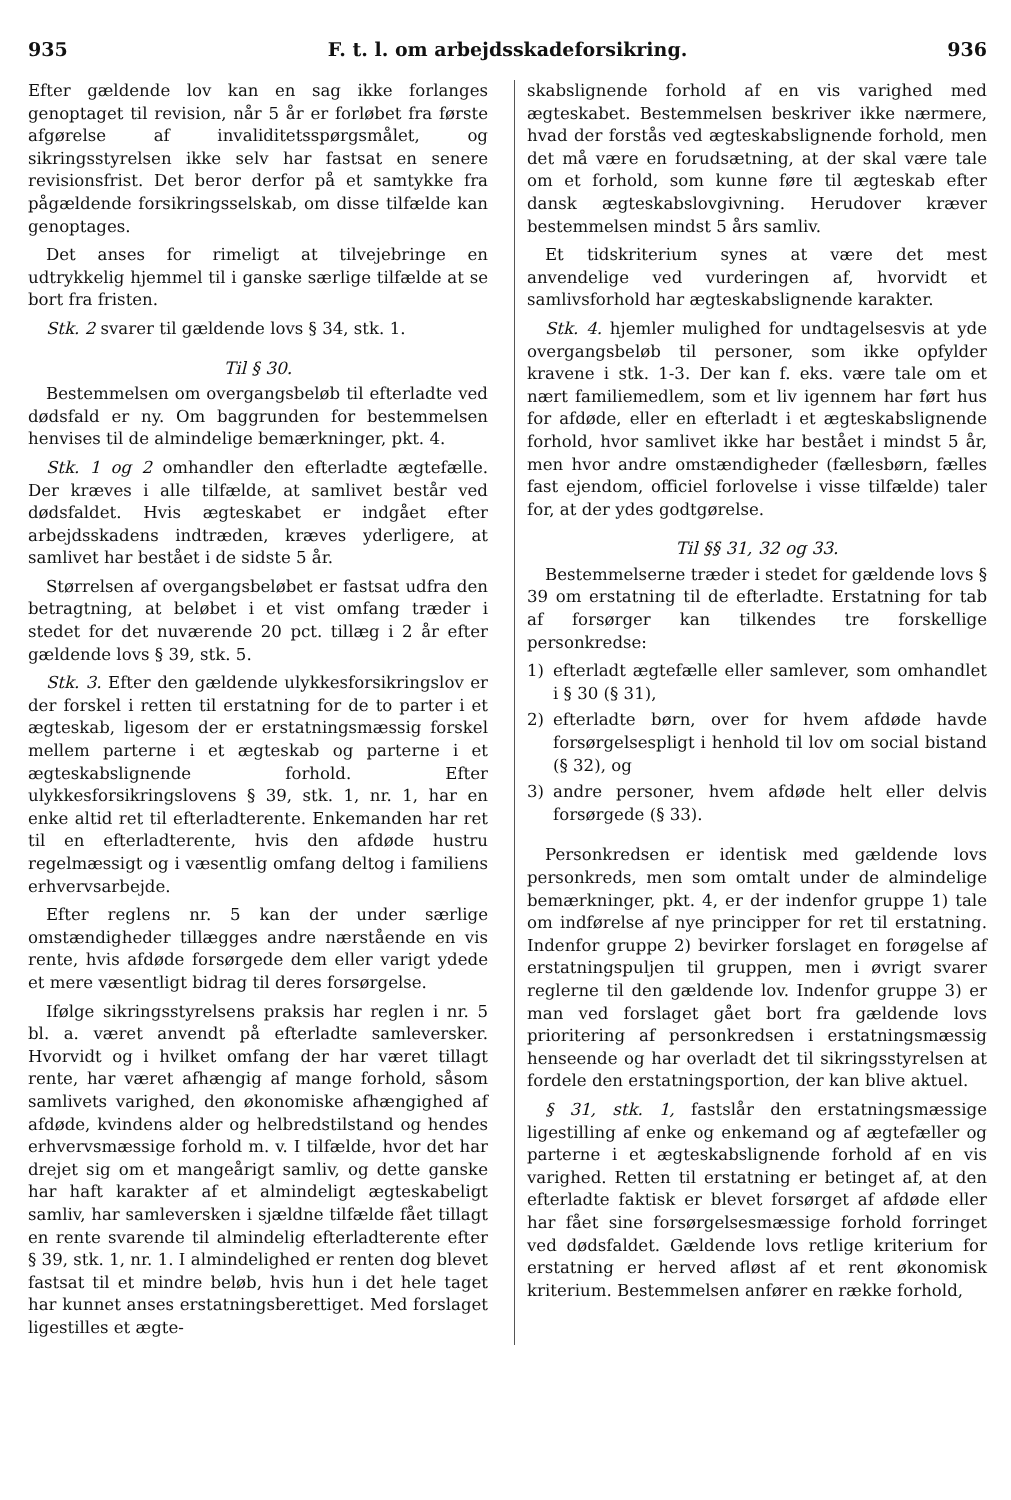935 F. t. l. om arbejdsskadeforsikring. 936
Efter gældende lov kan en sag ikke forlanges genoptaget til revision, når 5 år er forløbet fra første afgørelse af invaliditetsspørgsmålet, og sikringsstyrelsen ikke selv har fastsat en senere revisionsfrist. Det beror derfor på et samtykke fra pågældende forsikringsselskab, om disse tilfælde kan genoptages.
Det anses for rimeligt at tilvejebringe en udtrykkelig hjemmel til i ganske særlige tilfælde at se bort fra fristen.
Stk. 2 svarer til gældende lovs § 34, stk. 1.
Til § 30.
Bestemmelsen om overgangsbeløb til efterladte ved dødsfald er ny. Om baggrunden for bestemmelsen henvises til de almindelige bemærkninger, pkt. 4.
Stk. 1 og 2 omhandler den efterladte ægtefælle. Der kræves i alle tilfælde, at samlivet består ved dødsfaldet. Hvis ægteskabet er indgået efter arbejdsskadens indtræden, kræves yderligere, at samlivet har bestået i de sidste 5 år.
Størrelsen af overgangsbeløbet er fastsat udfra den betragtning, at beløbet i et vist omfang træder i stedet for det nuværende 20 pct. tillæg i 2 år efter gældende lovs § 39, stk. 5.
Stk. 3. Efter den gældende ulykkesforsikringslov er der forskel i retten til erstatning for de to parter i et ægteskab, ligesom der er erstatningsmæssig forskel mellem parterne i et ægteskab og parterne i et ægteskabslignende forhold. Efter ulykkesforsikringslovens § 39, stk. 1, nr. 1, har en enke altid ret til efterladterente. Enkemanden har ret til en efterladterente, hvis den afdøde hustru regelmæssigt og i væsentlig omfang deltog i familiens erhvervsarbejde.
Efter reglens nr. 5 kan der under særlige omstændigheder tillægges andre nærstående en vis rente, hvis afdøde forsørgede dem eller varigt ydede et mere væsentligt bidrag til deres forsørgelse.
Ifølge sikringsstyrelsens praksis har reglen i nr. 5 bl. a. været anvendt på efterladte samleversker. Hvorvidt og i hvilket omfang der har været tillagt rente, har været afhængig af mange forhold, såsom samlivets varighed, den økonomiske afhængighed af afdøde, kvindens alder og helbredstilstand og hendes erhvervsmæssige forhold m. v. I tilfælde, hvor det har drejet sig om et mangeårigt samliv, og dette ganske har haft karakter af et almindeligt ægteskabeligt samliv, har samleversken i sjældne tilfælde fået tillagt en rente svarende til almindelig efterladterente efter § 39, stk. 1, nr. 1. I almindelighed er renten dog blevet fastsat til et mindre beløb, hvis hun i det hele taget har kunnet anses erstatningsberettiget. Med forslaget ligestilles et ægte-
skabslignende forhold af en vis varighed med ægteskabet. Bestemmelsen beskriver ikke nærmere, hvad der forstås ved ægteskabslignende forhold, men det må være en forudsætning, at der skal være tale om et forhold, som kunne føre til ægteskab efter dansk ægteskabslovgivning. Herudover kræver bestemmelsen mindst 5 års samliv.
Et tidskriterium synes at være det mest anvendelige ved vurderingen af, hvorvidt et samlivsforhold har ægteskabslignende karakter.
Stk. 4. hjemler mulighed for undtagelsesvis at yde overgangsbeløb til personer, som ikke opfylder kravene i stk. 1-3. Der kan f. eks. være tale om et nært familiemedlem, som et liv igennem har ført hus for afdøde, eller en efterladt i et ægteskabslignende forhold, hvor samlivet ikke har bestået i mindst 5 år, men hvor andre omstændigheder (fællesbørn, fælles fast ejendom, officiel forlovelse i visse tilfælde) taler for, at der ydes godtgørelse.
Til §§ 31, 32 og 33.
Bestemmelserne træder i stedet for gældende lovs § 39 om erstatning til de efterladte. Erstatning for tab af forsørger kan tilkendes tre forskellige personkredse:
1) efterladt ægtefælle eller samlever, som omhandlet i § 30 (§ 31),
2) efterladte børn, over for hvem afdøde havde forsørgelsespligt i henhold til lov om social bistand (§ 32), og
3) andre personer, hvem afdøde helt eller delvis forsørgede (§ 33).
Personkredsen er identisk med gældende lovs personkreds, men som omtalt under de almindelige bemærkninger, pkt. 4, er der indenfor gruppe 1) tale om indførelse af nye principper for ret til erstatning. Indenfor gruppe 2) bevirker forslaget en forøgelse af erstatningspuljen til gruppen, men i øvrigt svarer reglerne til den gældende lov. Indenfor gruppe 3) er man ved forslaget gået bort fra gældende lovs prioritering af personkredsen i erstatningsmæssig henseende og har overladt det til sikringsstyrelsen at fordele den erstatningsportion, der kan blive aktuel.
§ 31, stk. 1, fastslår den erstatningsmæssige ligestilling af enke og enkemand og af ægtefæller og parterne i et ægteskabslignende forhold af en vis varighed. Retten til erstatning er betinget af, at den efterladte faktisk er blevet forsørget af afdøde eller har fået sine forsørgelsesmæssige forhold forringet ved dødsfaldet. Gældende lovs retlige kriterium for erstatning er herved afløst af et rent økonomisk kriterium. Bestemmelsen anfører en række forhold,